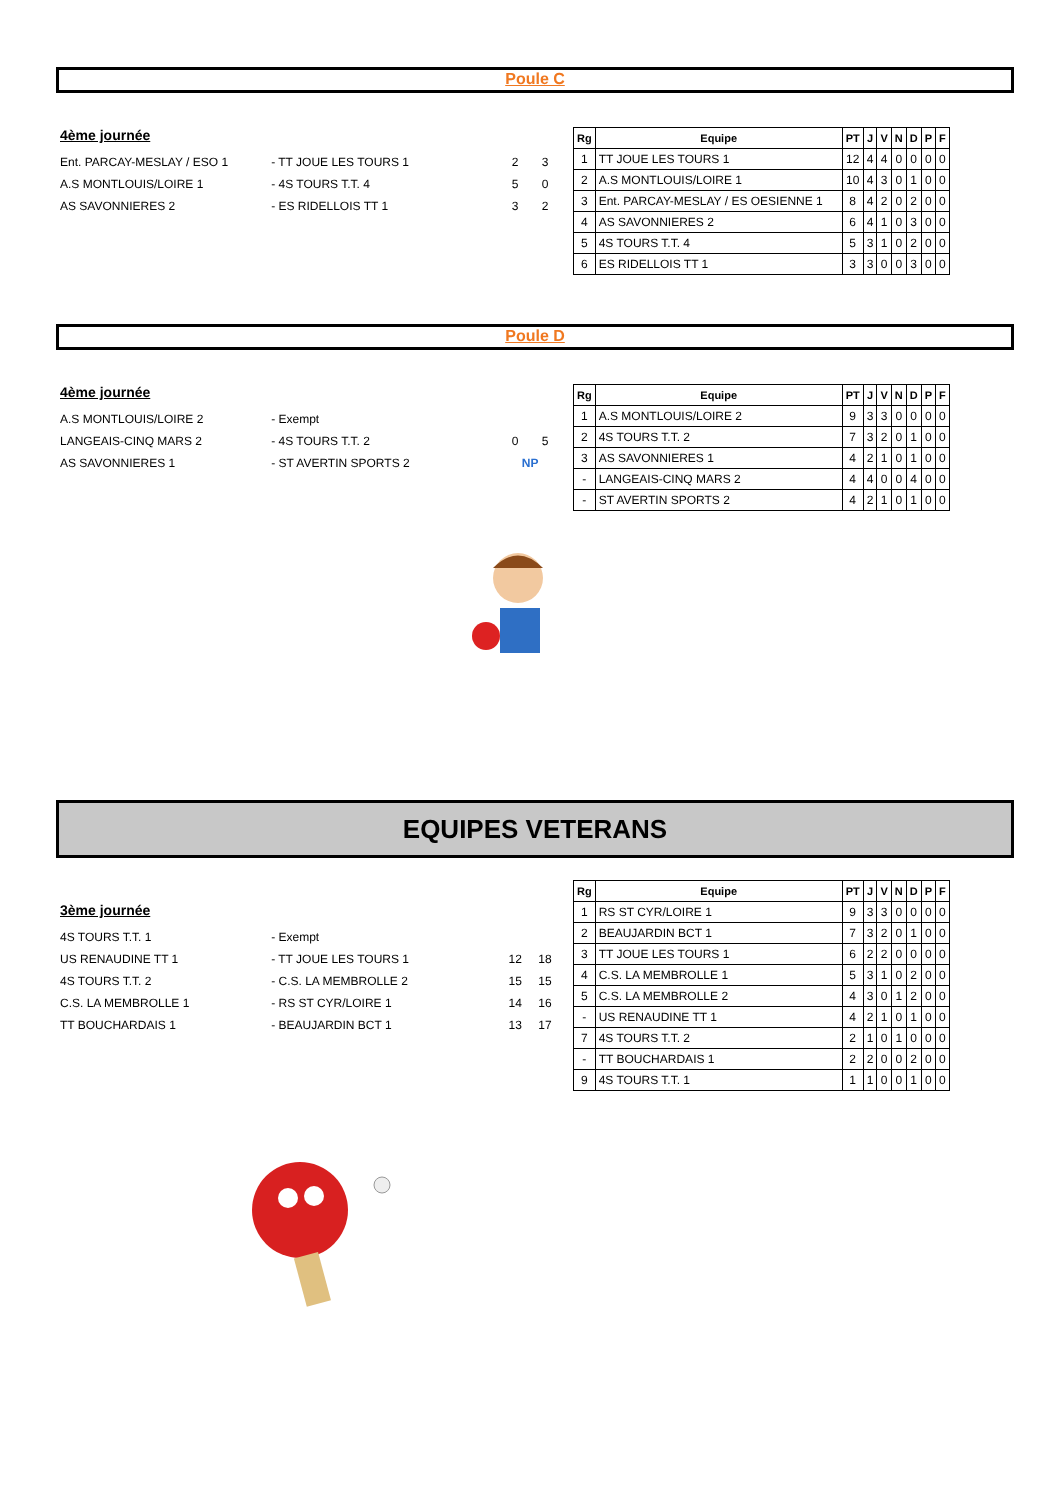Poule C
4ème journée
Ent. PARCAY-MESLAY / ESO 1 - TT JOUE LES TOURS 1 2 3
A.S MONTLOUIS/LOIRE 1 - 4S TOURS T.T. 4 5 0
AS SAVONNIERES 2 - ES RIDELLOIS TT 1 3 2
| Rg | Equipe | PT | J | V | N | D | P | F |
| --- | --- | --- | --- | --- | --- | --- | --- | --- |
| 1 | TT JOUE LES TOURS 1 | 12 | 4 | 4 | 0 | 0 | 0 | 0 |
| 2 | A.S MONTLOUIS/LOIRE 1 | 10 | 4 | 3 | 0 | 1 | 0 | 0 |
| 3 | Ent. PARCAY-MESLAY / ES OESIENNE 1 | 8 | 4 | 2 | 0 | 2 | 0 | 0 |
| 4 | AS SAVONNIERES 2 | 6 | 4 | 1 | 0 | 3 | 0 | 0 |
| 5 | 4S TOURS T.T. 4 | 5 | 3 | 1 | 0 | 2 | 0 | 0 |
| 6 | ES RIDELLOIS TT 1 | 3 | 3 | 0 | 0 | 3 | 0 | 0 |
Poule D
4ème journée
A.S MONTLOUIS/LOIRE 2 - Exempt
LANGEAIS-CINQ MARS 2 - 4S TOURS T.T. 2 0 5
AS SAVONNIERES 1 - ST AVERTIN SPORTS 2 NP
| Rg | Equipe | PT | J | V | N | D | P | F |
| --- | --- | --- | --- | --- | --- | --- | --- | --- |
| 1 | A.S MONTLOUIS/LOIRE 2 | 9 | 3 | 3 | 0 | 0 | 0 | 0 |
| 2 | 4S TOURS T.T. 2 | 7 | 3 | 2 | 0 | 1 | 0 | 0 |
| 3 | AS SAVONNIERES 1 | 4 | 2 | 1 | 0 | 1 | 0 | 0 |
| - | LANGEAIS-CINQ MARS 2 | 4 | 4 | 0 | 0 | 4 | 0 | 0 |
| - | ST AVERTIN SPORTS 2 | 4 | 2 | 1 | 0 | 1 | 0 | 0 |
EQUIPES VETERANS
3ème journée
4S TOURS T.T. 1 - Exempt
US RENAUDINE TT 1 - TT JOUE LES TOURS 1 12 18
4S TOURS T.T. 2 - C.S. LA MEMBROLLE 2 15 15
C.S. LA MEMBROLLE 1 - RS ST CYR/LOIRE 1 14 16
TT BOUCHARDAIS 1 - BEAUJARDIN BCT 1 13 17
| Rg | Equipe | PT | J | V | N | D | P | F |
| --- | --- | --- | --- | --- | --- | --- | --- | --- |
| 1 | RS ST CYR/LOIRE 1 | 9 | 3 | 3 | 0 | 0 | 0 | 0 |
| 2 | BEAUJARDIN BCT 1 | 7 | 3 | 2 | 0 | 1 | 0 | 0 |
| 3 | TT JOUE LES TOURS 1 | 6 | 2 | 2 | 0 | 0 | 0 | 0 |
| 4 | C.S. LA MEMBROLLE 1 | 5 | 3 | 1 | 0 | 2 | 0 | 0 |
| 5 | C.S. LA MEMBROLLE 2 | 4 | 3 | 0 | 1 | 2 | 0 | 0 |
| - | US RENAUDINE TT 1 | 4 | 2 | 1 | 0 | 1 | 0 | 0 |
| 7 | 4S TOURS T.T. 2 | 2 | 1 | 0 | 1 | 0 | 0 | 0 |
| - | TT BOUCHARDAIS 1 | 2 | 2 | 0 | 0 | 2 | 0 | 0 |
| 9 | 4S TOURS T.T. 1 | 1 | 1 | 0 | 0 | 1 | 0 | 0 |